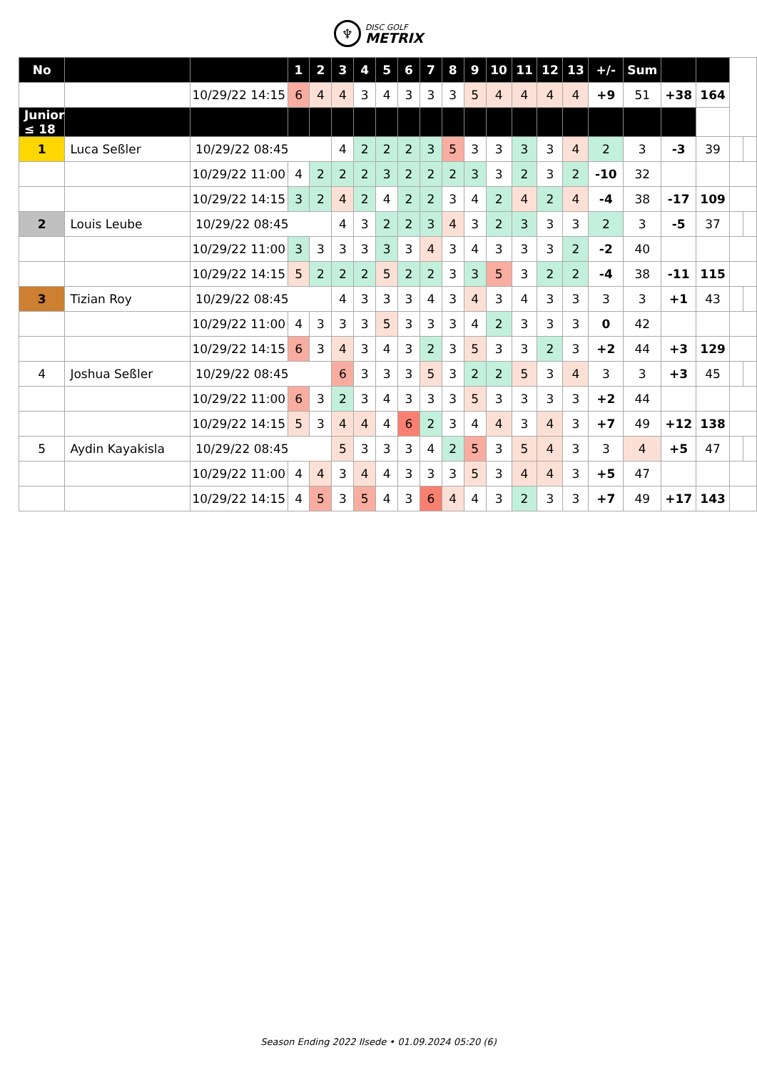♆
DISC GOLF
METRIX
| No | | | 1 | 2 | 3 | 4 | 5 | 6 | 7 | 8 | 9 | 10 | 11 | 12 | 13 | +/- | Sum | | | | |
| | | 10/29/22 14:15 | 6 | 4 | 4 | 3 | 4 | 3 | 3 | 3 | 5 | 4 | 4 | 4 | 4 | +9 | 51 | +38 | 164 | | |
| Junior ≤ 18 | | | | | | | | | | | | | | | | | | | | | |
| 1 | Luca Seßler | 10/29/22 08:45 | | | 4 | 2 | 2 | 2 | 3 | 5 | 3 | 3 | 3 | 3 | 4 | 2 | 3 | -3 | 39 | | |
| | | 10/29/22 11:00 | 4 | 2 | 2 | 2 | 3 | 2 | 2 | 2 | 3 | 3 | 2 | 3 | 2 | -10 | 32 | | | | |
| | | 10/29/22 14:15 | 3 | 2 | 4 | 2 | 4 | 2 | 2 | 3 | 4 | 2 | 4 | 2 | 4 | -4 | 38 | -17 | 109 | | |
| 2 | Louis Leube | 10/29/22 08:45 | | | 4 | 3 | 2 | 2 | 3 | 4 | 3 | 2 | 3 | 3 | 3 | 2 | 3 | -5 | 37 | | |
| | | 10/29/22 11:00 | 3 | 3 | 3 | 3 | 3 | 3 | 4 | 3 | 4 | 3 | 3 | 3 | 2 | -2 | 40 | | | | |
| | | 10/29/22 14:15 | 5 | 2 | 2 | 2 | 5 | 2 | 2 | 3 | 3 | 5 | 3 | 2 | 2 | -4 | 38 | -11 | 115 | | |
| 3 | Tizian Roy | 10/29/22 08:45 | | | 4 | 3 | 3 | 3 | 4 | 3 | 4 | 3 | 4 | 3 | 3 | 3 | 3 | +1 | 43 | | |
| | | 10/29/22 11:00 | 4 | 3 | 3 | 3 | 5 | 3 | 3 | 3 | 4 | 2 | 3 | 3 | 3 | 0 | 42 | | | | |
| | | 10/29/22 14:15 | 6 | 3 | 4 | 3 | 4 | 3 | 2 | 3 | 5 | 3 | 3 | 2 | 3 | +2 | 44 | +3 | 129 | | |
| 4 | Joshua Seßler | 10/29/22 08:45 | | | 6 | 3 | 3 | 3 | 5 | 3 | 2 | 2 | 5 | 3 | 4 | 3 | 3 | +3 | 45 | | |
| | | 10/29/22 11:00 | 6 | 3 | 2 | 3 | 4 | 3 | 3 | 3 | 5 | 3 | 3 | 3 | 3 | +2 | 44 | | | | |
| | | 10/29/22 14:15 | 5 | 3 | 4 | 4 | 4 | 6 | 2 | 3 | 4 | 4 | 3 | 4 | 3 | +7 | 49 | +12 | 138 | | |
| 5 | Aydin Kayakisla | 10/29/22 08:45 | | | 5 | 3 | 3 | 3 | 4 | 2 | 5 | 3 | 5 | 4 | 3 | 3 | 4 | +5 | 47 | | |
| | | 10/29/22 11:00 | 4 | 4 | 3 | 4 | 4 | 3 | 3 | 3 | 5 | 3 | 4 | 4 | 3 | +5 | 47 | | | | |
| | | 10/29/22 14:15 | 4 | 5 | 3 | 5 | 4 | 3 | 6 | 4 | 4 | 3 | 2 | 3 | 3 | +7 | 49 | +17 | 143 | | |
Season Ending 2022 Ilsede • 01.09.2024 05:20 (6)